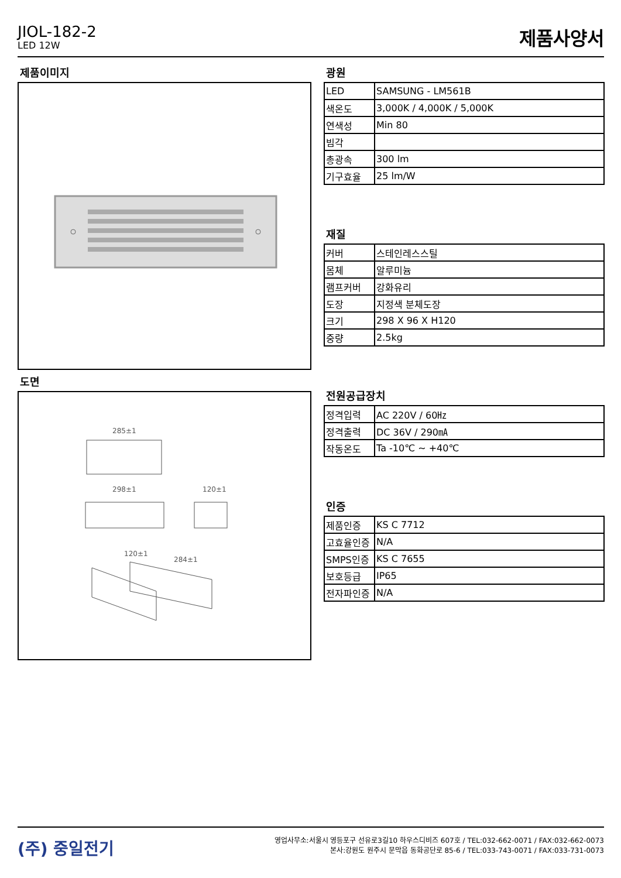JIOL-182-2
LED 12W
제품사양서
제품이미지
도면
285±1
298±1
120±1
120±1
284±1
광원
| LED | SAMSUNG - LM561B |
| 색온도 | 3,000K / 4,000K / 5,000K |
| 연색성 | Min 80 |
| 빔각 | |
| 총광속 | 300 lm |
| 기구효율 | 25 lm/W |
재질
| 커버 | 스테인레스스틸 |
| 몸체 | 알루미늄 |
| 램프커버 | 강화유리 |
| 도장 | 지정색 분체도장 |
| 크기 | 298 X 96 X H120 |
| 중량 | 2.5kg |
전원공급장치
| 정격입력 | AC 220V / 60㎐ |
| 정격출력 | DC 36V / 290㎃ |
| 작동온도 | Ta -10℃ ~ +40℃ |
인증
| 제품인증 | KS C 7712 |
| 고효율인증 | N/A |
| SMPS인증 | KS C 7655 |
| 보호등급 | IP65 |
| 전자파인증 | N/A |
(주) 중일전기
영업사무소:서울시 영등포구 선유로3길10 하우스디비즈 607호 / TEL:032-662-0071 / FAX:032-662-0073
본사:강원도 원주시 문막읍 동화공단로 85-6 / TEL:033-743-0071 / FAX:033-731-0073